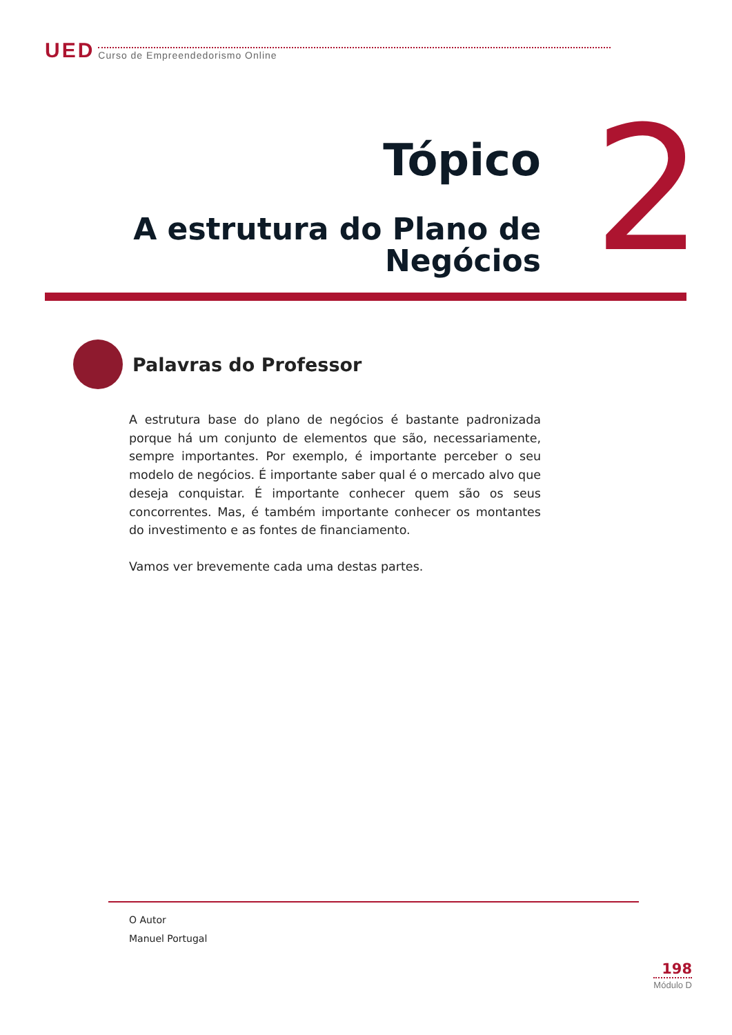UED Curso de Empreendedorismo Online
Tópico
A estrutura do Plano de
Negócios
2
Palavras do Professor
A estrutura base do plano de negócios é bastante padronizada porque há um conjunto de elementos que são, necessariamente, sempre importantes. Por exemplo, é importante perceber o seu modelo de negócios. É importante saber qual é o mercado alvo que deseja conquistar. É importante conhecer quem são os seus concorrentes. Mas, é também importante conhecer os montantes do investimento e as fontes de financiamento.
Vamos ver brevemente cada uma destas partes.
O Autor
Manuel Portugal
198
Módulo D